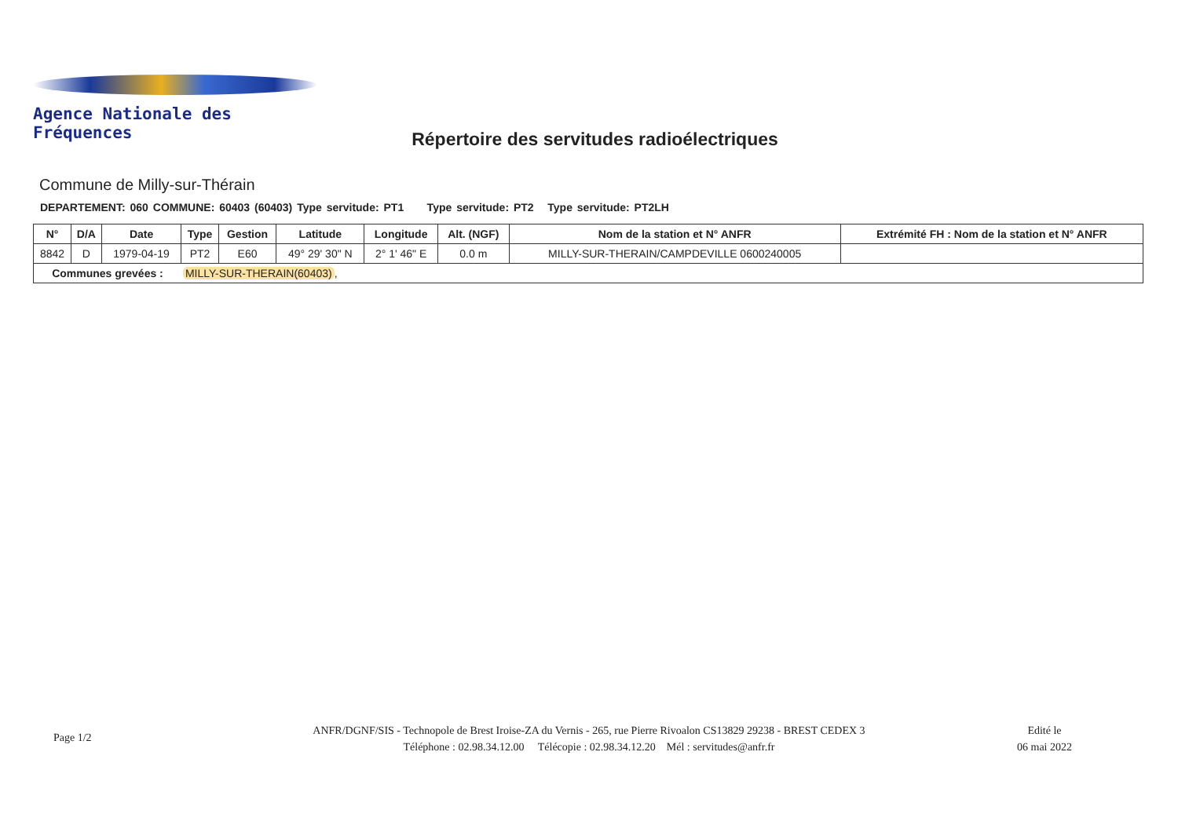Agence Nationale des Fréquences
Répertoire des servitudes radioélectriques
Commune de Milly-sur-Thérain
DEPARTEMENT: 060 COMMUNE: 60403 (60403) Type servitude: PT1 Type servitude: PT2 Type servitude: PT2LH
| N° | D/A | Date | Type | Gestion | Latitude | Longitude | Alt. (NGF) | Nom de la station et N° ANFR | Extrémité FH : Nom de la station et N° ANFR |
| --- | --- | --- | --- | --- | --- | --- | --- | --- | --- |
| 8842 | D | 1979-04-19 | PT2 | E60 | 49° 29' 30" N | 2° 1' 46" E | 0.0 m | MILLY-SUR-THERAIN/CAMPDEVILLE 0600240005 | |
| Communes grevées : | | | MILLY-SUR-THERAIN(60403) , | | | | | | |
Page 1/2
ANFR/DGNF/SIS - Technopole de Brest Iroise-ZA du Vernis - 265, rue Pierre Rivoalon CS13829 29238 - BREST CEDEX 3
Téléphone : 02.98.34.12.00 Télécopie : 02.98.34.12.20 Mél : servitudes@anfr.fr
Edité le
06 mai 2022